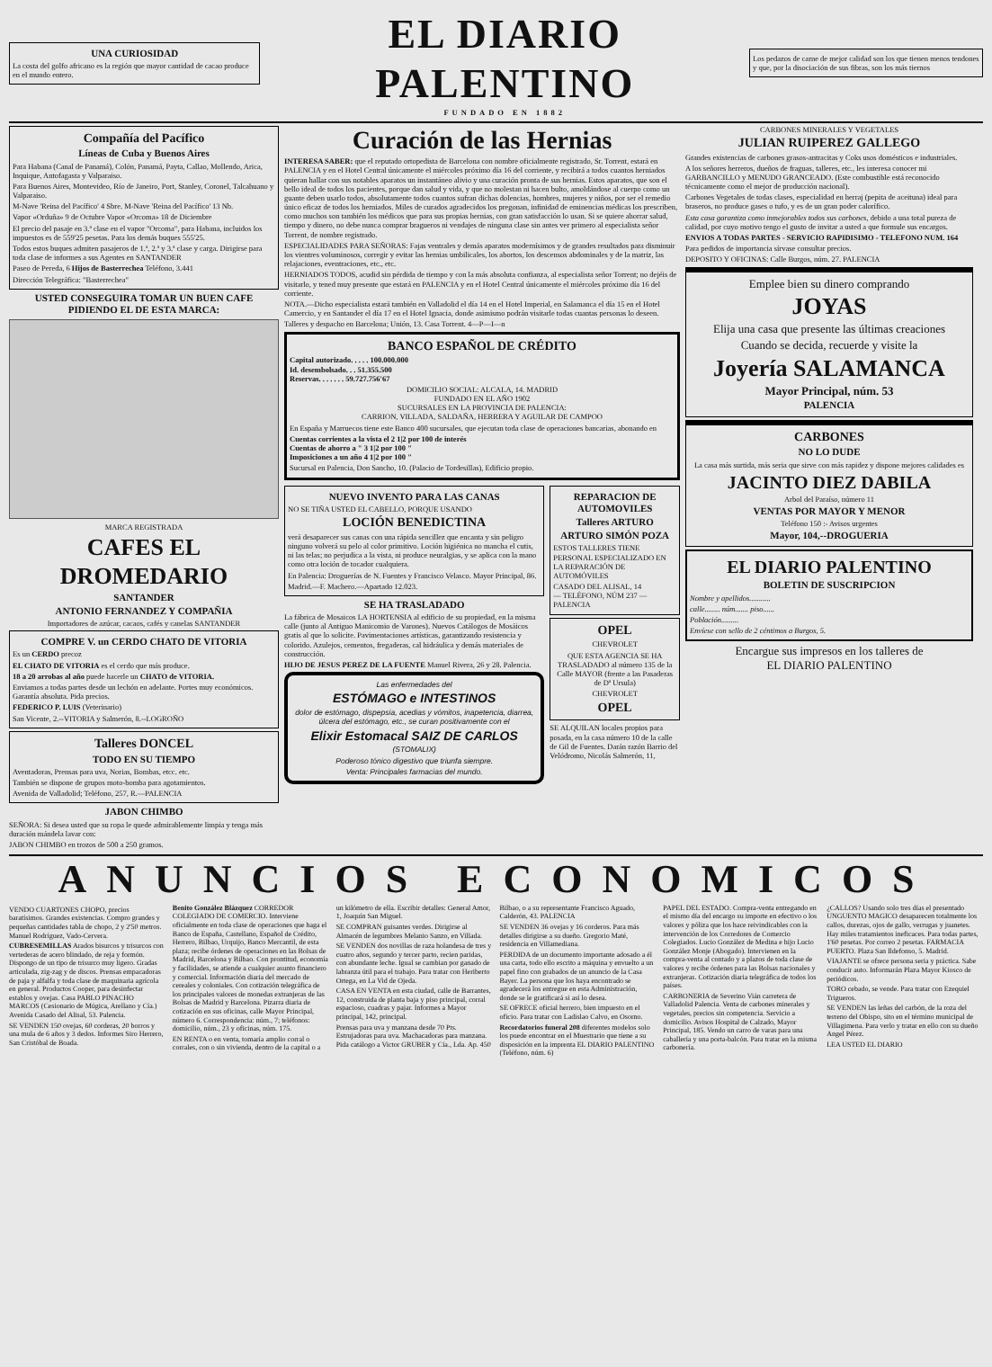UNA CURIOSIDAD
La costa del golfo africano es la región que mayor cantidad de cacao produce en el mundo entero.
EL DIARIO PALENTINO
FUNDADO EN 1882
Los pedazos de carne de mejor calidad son los que tienen menos tendones y que, por la disociación de sus fibras, son los más tiernos
Compañía del Pacífico
Líneas de Cuba y Buenos Aires
Para Habana (Canal de Panamá), Colón, Panamá, Payta, Callao, Mollendo, Arica, Inquique, Antofagasta y Valparaiso.
Para Buenos Aires, Montevideo, Río de Janeiro, Port, Stanley, Coronel, Talcahuano y Valparaiso.
M-Nave 'Reina del Pacífico' 4 Sbre. M-Nave 'Reina del Pacífico' 13 Nb.
Vapor «Orduña» 9 de Octubre Vapor «Orcoma» 18 de Diciembre
El precio del pasaje en 3.ª clase en el vapor "Orcoma", para Habana, incluidos los impuestos es de 559'25 pesetas. Para los demás buques 555'25.
Todos estos buques admiten pasajeros de 1.ª, 2.ª y 3.ª clase y carga. Dirigirse para toda clase de informes a sus Agentes en SANTANDER
Paseo de Pereda, 6 Hijos de Basterrechea Teléfono, 3.441
Dirección Telegráfica: "Basterrechea"
USTED CONSEGUIRA TOMAR UN BUEN CAFE PIDIENDO EL DE ESTA MARCA:
MARCA REGISTRADA
CAFES EL DROMEDARIO
SANTANDER
ANTONIO FERNANDEZ Y COMPAÑIA
Importadores de azúcar, cacaos, cafés y canelas SANTANDER
COMPRE V. un CERDO CHATO DE VITORIA
Es un CERDO precoz
EL CHATO DE VITORIA es el cerdo que más produce.
18 a 20 arrobas al año puede hacerle un CHATO de VITORIA.
Enviamos a todas partes desde un lechón en adelante. Portes muy económicos. Garantía absoluta. Pida precios.
FEDERICO P. LUIS (Veterinario)
San Vicente, 2.--VITORIA y Salmerón, 8.--LOGROÑO
Talleres DONCEL
TODO EN SU TIEMPO
Aventadoras, Prensas para uva, Norias, Bombas, etcc. etc.
También se dispone de grupos moto-bomba para agotamientos.
Avenida de Valladolid; Teléfono, 257, R.—PALENCIA
JABON CHIMBO
SEÑORA: Si desea usted que su ropa le quede admirablemente limpia y tenga más duración mándela lavar con:
JABON CHIMBO en trozos de 500 a 250 gramos.
Curación de las Hernias
INTERESA SABER: que el reputado ortopedista de Barcelona con nombre oficialmente registrado, Sr. Torrent, estará en PALENCIA y en el Hotel Central únicamente el miércoles próximo día 16 del corriente, y recibirá a todos cuantos herniados quieran hallar con sus notables aparatos un instantáneo alivio y una curación pronta de sus hernias. Estos aparatos, que son el bello ideal de todos los pacientes, porque dan salud y vida, y que no molestan ni hacen bulto, amoldándose al cuerpo como un guante deben usarlo todos, absolutamente todos cuantos sufran dichas dolencias, hombres, mujeres y niños, por ser el remedio único eficaz de todos los herniados. Miles de curados agradecidos los pregonan, infinidad de eminencias médicas los prescriben, como muchos son también los médicos que para sus propias hernias, con gran satisfacción lo usan. Si se quiere ahorrar salud, tiempo y dinero, no debe nunca comprar bragueros ni vendajes de ninguna clase sin antes ver primero al especialista señor Torrent, de nombre registrado.
ESPECIALIDADES PARA SEÑORAS: Fajas ventrales y demás aparatos modernísimos y de grandes resultados para disminuir los vientres voluminosos, corregir y evitar las hernias umbilicales, los abortos, los descensos abdominales y de la matriz, las relajaciones, eventraciones, etc., etc.
HERNIADOS TODOS, acudid sin pérdida de tiempo y con la más absoluta confianza, al especialista señor Torrent; no dejéis de visitarlo, y tened muy presente que estará en PALENCIA y en el Hotel Central únicamente el miércoles próximo día 16 del corriente.
NOTA.—Dicho especialista estará también en Valladolid el día 14 en el Hotel Imperial, en Salamanca el día 15 en el Hotel Camercio, y en Santander el día 17 en el Hotel Ignacia, donde asimismo podrán visitarle todas cuantas personas lo deseen.
Talleres y despacho en Barcelona; Unión, 13. Casa Torrent. 4—P—I—n
BANCO ESPAÑOL DE CRÉDITO
Capital autorizado. . . . . 100.000.000
Id. desembolsado. . . 51.355.500
Reservas. . . . . . . 59.727.756'67
DOMICILIO SOCIAL: ALCALA, 14. MADRID
FUNDADO EN EL AÑO 1902
SUCURSALES EN LA PROVINCIA DE PALENCIA:
CARRION, VILLADA, SALDAÑA, HERRERA Y AGUILAR DE CAMPOO
En España y Marruecos tiene este Banco 400 sucursales, que ejecutan toda clase de operaciones bancarias, abonando en
Cuentas corrientes a la vista el 2 1|2 por 100 de interés
Cuentas de ahorro a " 3 1|2 por 100 "
Imposiciones a un año 4 1|2 por 100 "
Sucursal en Palencia, Don Sancho, 10. (Palacio de Tordesillas), Edificio propio.
NUEVO INVENTO PARA LAS CANAS
NO SE TIÑA USTED EL CABELLO, PORQUE USANDO
LOCIÓN BENEDICTINA
verá desaparecer sus canas con una rápida sencillez que encanta y sin peligro ninguno volverá su pelo al color primitivo. Loción higiénica no mancha el cutis, ni las telas; no perjudica a la vista, ni produce neuralgias, y se aplica con la mano como otra loción de tocador cualquiera.
En Palencia: Droguerías de N. Fuentes y Francisco Velasco. Mayor Principal, 86.
Madrid.—F. Machero.—Apartado 12.023.
SE HA TRASLADADO
La fábrica de Mosaicos LA HORTENSIA al edificio de su propiedad, en la misma calle (junto al Antiguo Manicomio de Varones). Nuevos Catálogos de Mosáicos gratis al que lo solicite. Pavimentaciones artísticas, garantizando resistencia y colorido. Azulejos, cementos, fregaderas, cal hidráulica y demás materiales de construcción.
HIJO DE JESUS PEREZ DE LA FUENTE Manuel Rivera, 26 y 28. Palencia.
Las enfermedades del
ESTÓMAGO e INTESTINOS
dolor de estómago, dispepsia, acedias y vómitos, inapetencia, diarrea, úlcera del estómago, etc., se curan positivamente con el
Elixir Estomacal SAIZ DE CARLOS
(STOMALIX)
Poderoso tónico digestivo que triunfa siempre.
Venta: Principales farmacias del mundo.
REPARACION DE AUTOMOVILES
Talleres ARTURO
ARTURO SIMÓN POZA
ESTOS TALLERES TIENE PERSONAL ESPECIALIZADO EN LA REPARACIÓN DE AUTOMÓVILES
CASADO DEL ALISAL, 14
— TELÉFONO, NÚM 237 —
PALENCIA
OPEL
CHEVROLET
QUE ESTA AGENCIA SE HA TRASLADADO al número 135 de la Calle MAYOR (frente a las Pasaderas de Dª Ursula)
CHEVROLET
OPEL
SE ALQUILAN locales propios para posada, en la casa número 10 de la calle de Gil de Fuentes. Darán razón Barrio del Velódromo, Nicolás Salmerón, 11,
CARBONES MINERALES Y VEGETALES
JULIAN RUIPEREZ GALLEGO
Grandes existencias de carbones grasos-antracitas y Coks usos domésticos e industriales.
A los señores herreros, dueños de fraguas, talleres, etc., les interesa conocer mi GARBANCILLO y MENUDO GRANCEADO. (Este combustible está reconocido técnicamente como el mejor de producción nacional).
Carbones Vegetales de todas clases, especialidad en herraj (pepita de aceituna) ideal para braseros, no produce gases o tufo, y es de un gran poder calorífico.
Esta casa garantiza como inmejorables todos sus carbones, debido a una total pureza de calidad, por cuyo motivo tengo el gusto de invitar a usted a que formule sus encargos.
ENVIOS A TODAS PARTES - SERVICIO RAPIDISIMO - TELEFONO NUM. 164
Para pedidos de importancia sírvase consultar precios.
DEPOSITO Y OFICINAS: Calle Burgos, núm. 27. PALENCIA
Emplee bien su dinero comprando
JOYAS
Elija una casa que presente las últimas creaciones
Cuando se decida, recuerde y visite la
Joyería SALAMANCA
Mayor Principal, núm. 53
PALENCIA
CARBONES
NO LO DUDE
La casa más surtida, más seria que sirve con más rapidez y dispone mejores calidades es
JACINTO DIEZ DABILA
Arbol del Paraíso, número 11
VENTAS POR MAYOR Y MENOR
Teléfono 150 :- Avisos urgentes
Mayor, 104,--DROGUERIA
EL DIARIO PALENTINO
BOLETIN DE SUSCRIPCION
Nombre y apellidos...........
calle........ núm....... piso......
Población.........
Envíese con sello de 2 céntimos a Burgos, 5.
Encargue sus impresos en los talleres de
EL DIARIO PALENTINO
ANUNCIOS ECONOMICOS
VENDO CUARTONES CHOPO, precios baratísimos. Grandes existencias. Compro grandes y pequeñas cantidades tabla de chopo, 2 y 2'50 metros. Manuel Rodríguez, Vado-Cervera.
CUBRESEMILLAS Arados bisurcos y trisurcos con vertederas de acero blindado, de reja y formón. Dispongo de un tipo de trisurco muy ligero. Gradas articulada, zig-zag y de discos. Prensas empacadoras de paja y alfalfa y toda clase de maquinaria agrícola en general. Productos Cooper, para desinfectar establos y ovejas. Casa PABLO PINACHO MARCOS (Cesionario de Múgica, Arellano y Cía.) Avenida Casado del Alisal, 53. Palencia.
SE VENDEN 150 ovejas, 60 corderas, 20 borros y una mula de 6 años y 3 dedos. Informes Siro Herrero, San Cristóbal de Boada.
Benito González Blázquez CORREDOR COLEGIADO DE COMERCIO. Interviene oficialmente en toda clase de operaciones que haga el Banco de España, Castellano, Español de Crédito, Herrero, Bilbao, Urquijo, Banco Mercantil, de esta plaza; recibe órdenes de operaciones en las Bolsas de Madrid, Barcelona y Bilbao. Con prontitud, economía y facilidades, se atiende a cualquier asunto financiero y comercial. Información diaria del mercado de cereales y coloniales. Con cotización telegráfica de los principales valores de monedas extranjeras de las Bolsas de Madrid y Barcelona. Pizarra diaria de cotización en sus oficinas, calle Mayor Principal, número 6. Correspondencia: núm., 7; teléfonos: domicilio, núm., 23 y oficinas, núm. 175.
EN RENTA o en venta, tomaría amplio corral o corrales, con o sin vivienda, dentro de la capital o a un kilómetro de ella. Escribir detalles: General Amor, 1, Joaquín San Miguel.
SE COMPRAN guisantes verdes. Dirigirse al Almacén de legumbres Melanio Sanzo, en Villada.
SE VENDEN dos novillas de raza holandesa de tres y cuatro años, segundo y tercer parto, recien paridas, con abundante leche. Igual se cambian por ganado de labranza útil para el trabajo. Para tratar con Heriberto Ortega, en La Vid de Ojeda.
CASA EN VENTA en esta ciudad, calle de Barrantes, 12, construida de planta baja y piso principal, corral espacioso, cuadras y pajar. Informes a Mayor principal, 142, principal.
Prensas para uva y manzana desde 70 Pts. Estrujadoras para uva. Machacadoras para manzana. Pida catálogo a Victor GRUBER y Cía., Lda. Ap. 450 Bilbao, o a su representante Francisco Aguado, Calderón, 43. PALENCIA
SE VENDEN 36 ovejas y 16 corderos. Para más detalles dirigirse a su dueño. Gregorio Maté, residencia en Villamediana.
PERDIDA de un documento importante adosado a él una carta, todo ello escrito a máquina y envuelto a un papel fino con grabados de un anuncio de la Casa Bayer. La persona que los haya encontrado se agradecerá los entregue en esta Administración, donde se le gratificará si así lo desea.
SE OFRECE oficial herrero, bien impuesto en el oficio. Para tratar con Ladislao Calvo, en Osorno.
Recordatorios funeral 208 diferentes modelos solo los puede encontrar en el Muestrario que tiene a su disposición en la imprenta EL DIARIO PALENTINO (Teléfono, núm. 6)
PAPEL DEL ESTADO. Compra-venta entregando en el mismo día del encargo su importe en efectivo o los valores y póliza que los hace reivindicables con la intervención de los Corredores de Comercio Colegiados. Lucio González de Medina e hijo Lucio González Monje (Abogado). Intervienen en la compra-venta al contado y a plazos de toda clase de valores y recibe órdenes para las Bolsas nacionales y extranjeras. Cotización diaria telegráfica de todos los países.
CARBONERIA de Severino Vián carretera de Valladolid Palencia. Venta de carbones minerales y vegetales, precios sin competencia. Servicio a domicilio. Avisos Hospital de Calzado, Mayor Principal, 185. Vendo un carro de varas para una caballería y una porta-balcón. Para tratar en la misma carbonería.
¿CALLOS? Usando solo tres días el presentado UNGUENTO MAGICO desaparecen totalmente los callos, durezas, ojos de gallo, verrugas y juanetes. Hay miles tratamientos ineficaces. Para todas partes, 1'60 pesetas. Por correo 2 pesetas. FARMACIA PUERTO. Plaza San Ildefonso, 5. Madrid.
VIAJANTE se ofrece persona seria y práctica. Sabe conducir auto. Informarán Plaza Mayor Kiosco de periódicos.
TORO cebado, se vende. Para tratar con Ezequiel Trigueros.
SE VENDEN las leñas del carbón, de la roza del terreno del Obispo, sito en el término municipal de Villagimena. Para verlo y tratar en ello con su dueño Angel Pérez.
LEA USTED EL DIARIO